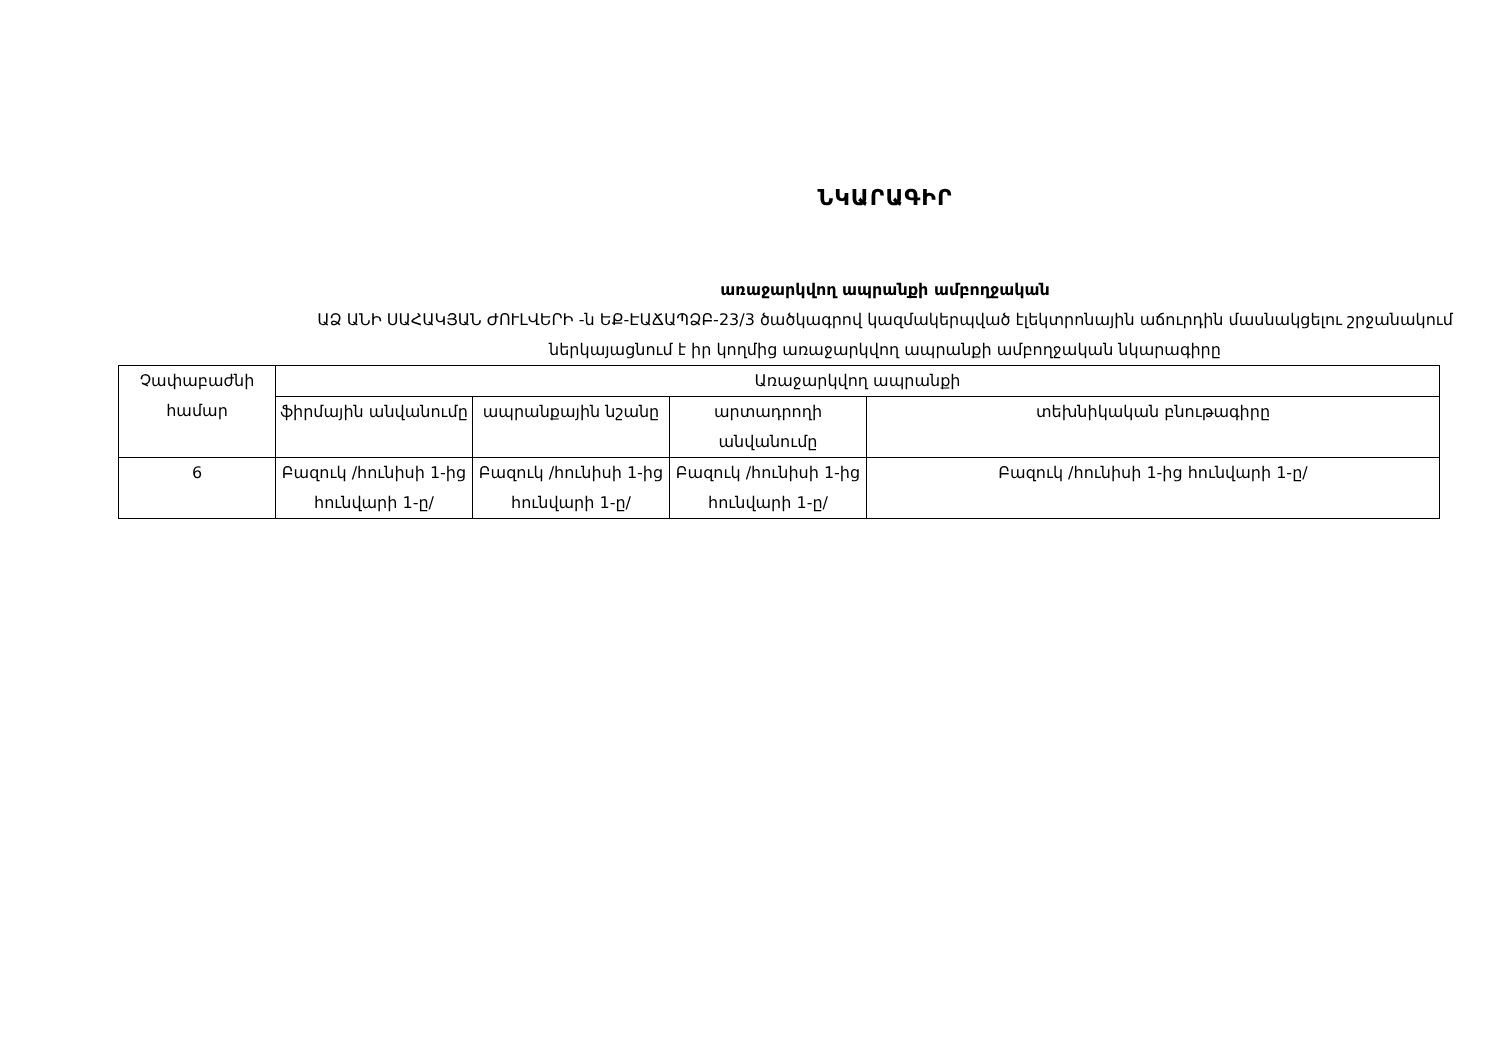ՆԿԱՐԱԳԻՐ
առաջարկվող ապրանքի ամբողջական
ԱՁ ԱՆԻ ՍԱՀԱԿՅԱՆ ԺՈՒԼՎԵՐԻ -ն ԵՔ-ԷԱՃԱՊՁԲ-23/3 ծածկագրով կազմակերպված էլեկտրոնային աճուրդին մասնակցելու շրջանակում ներկայացնում է իր կողմից առաջարկվող ապրանքի ամբողջական նկարագիրը
| Չափաբաժնի համար | Առաջարկվող ապրանքի | | | |
| --- | --- | --- | --- | --- |
| | ֆիրմային անվանումը | ապրանքային նշանը | արտադրողի անվանումը | տեխնիկական բնութագիրը |
| 6 | Բազուկ /հունիսի 1-ից հունվարի 1-ը/ | Բազուկ /հունիսի 1-ից հունվարի 1-ը/ | Բազուկ /հունիսի 1-ից հունվարի 1-ը/ | Բազուկ /հունիսի 1-ից հունվարի 1-ը/ |